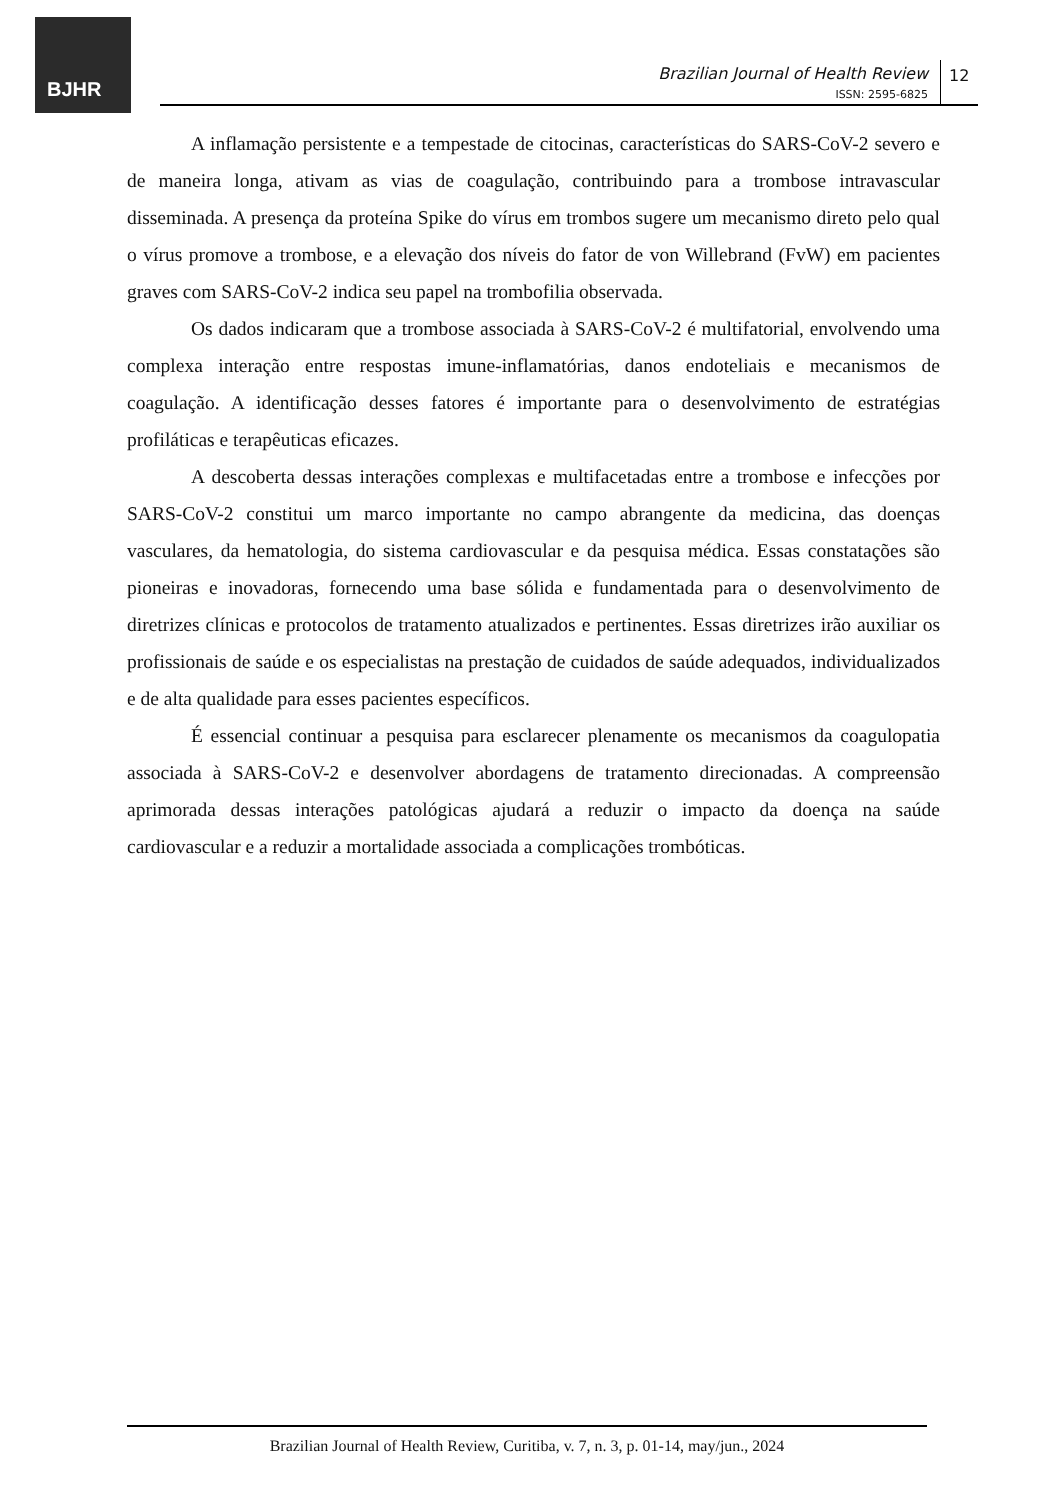BJHR
Brazilian Journal of Health Review
ISSN: 2595-6825
12
A inflamação persistente e a tempestade de citocinas, características do SARS-CoV-2 severo e de maneira longa, ativam as vias de coagulação, contribuindo para a trombose intravascular disseminada. A presença da proteína Spike do vírus em trombos sugere um mecanismo direto pelo qual o vírus promove a trombose, e a elevação dos níveis do fator de von Willebrand (FvW) em pacientes graves com SARS-CoV-2 indica seu papel na trombofilia observada.
Os dados indicaram que a trombose associada à SARS-CoV-2 é multifatorial, envolvendo uma complexa interação entre respostas imune-inflamatórias, danos endoteliais e mecanismos de coagulação. A identificação desses fatores é importante para o desenvolvimento de estratégias profiláticas e terapêuticas eficazes.
A descoberta dessas interações complexas e multifacetadas entre a trombose e infecções por SARS-CoV-2 constitui um marco importante no campo abrangente da medicina, das doenças vasculares, da hematologia, do sistema cardiovascular e da pesquisa médica. Essas constatações são pioneiras e inovadoras, fornecendo uma base sólida e fundamentada para o desenvolvimento de diretrizes clínicas e protocolos de tratamento atualizados e pertinentes. Essas diretrizes irão auxiliar os profissionais de saúde e os especialistas na prestação de cuidados de saúde adequados, individualizados e de alta qualidade para esses pacientes específicos.
É essencial continuar a pesquisa para esclarecer plenamente os mecanismos da coagulopatia associada à SARS-CoV-2 e desenvolver abordagens de tratamento direcionadas. A compreensão aprimorada dessas interações patológicas ajudará a reduzir o impacto da doença na saúde cardiovascular e a reduzir a mortalidade associada a complicações trombóticas.
Brazilian Journal of Health Review, Curitiba, v. 7, n. 3, p. 01-14, may/jun., 2024